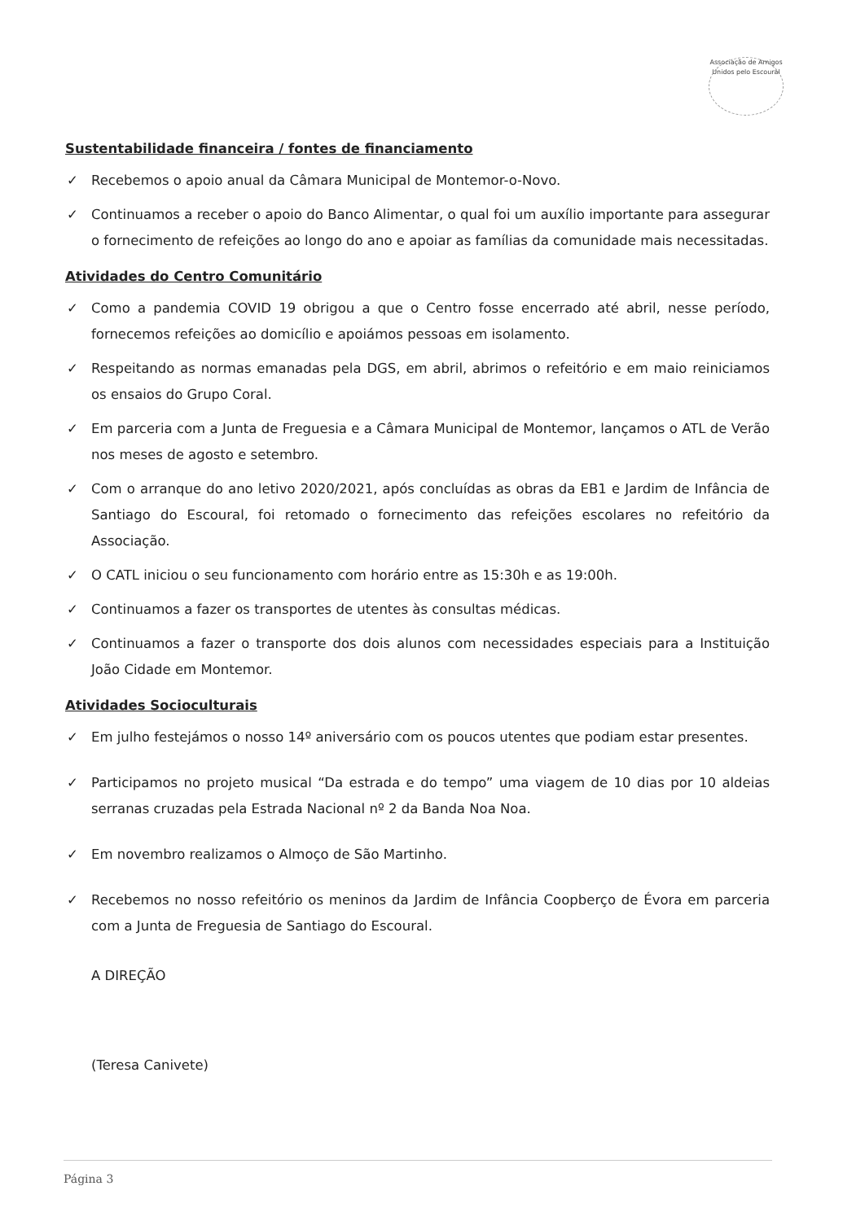Associação de Amigos Unidos pelo Escoural
Sustentabilidade financeira / fontes de financiamento
✓ Recebemos o apoio anual da Câmara Municipal de Montemor-o-Novo.
✓ Continuamos a receber o apoio do Banco Alimentar, o qual foi um auxílio importante para assegurar o fornecimento de refeições ao longo do ano e apoiar as famílias da comunidade mais necessitadas.
Atividades do Centro Comunitário
✓ Como a pandemia COVID 19 obrigou a que o Centro fosse encerrado até abril, nesse período, fornecemos refeições ao domicílio e apoiámos pessoas em isolamento.
✓ Respeitando as normas emanadas pela DGS, em abril, abrimos o refeitório e em maio reiniciamos os ensaios do Grupo Coral.
✓ Em parceria com a Junta de Freguesia e a Câmara Municipal de Montemor, lançamos o ATL de Verão nos meses de agosto e setembro.
✓ Com o arranque do ano letivo 2020/2021, após concluídas as obras da EB1 e Jardim de Infância de Santiago do Escoural, foi retomado o fornecimento das refeições escolares no refeitório da Associação.
✓ O CATL iniciou o seu funcionamento com horário entre as 15:30h e as 19:00h.
✓ Continuamos a fazer os transportes de utentes às consultas médicas.
✓ Continuamos a fazer o transporte dos dois alunos com necessidades especiais para a Instituição João Cidade em Montemor.
Atividades Socioculturais
✓ Em julho festejámos o nosso 14º aniversário com os poucos utentes que podiam estar presentes.
✓ Participamos no projeto musical “Da estrada e do tempo” uma viagem de 10 dias por 10 aldeias serranas cruzadas pela Estrada Nacional nº 2 da Banda Noa Noa.
✓ Em novembro realizamos o Almoço de São Martinho.
✓ Recebemos no nosso refeitório os meninos da Jardim de Infância Coopberço de Évora em parceria com a Junta de Freguesia de Santiago do Escoural.
A DIREÇÃO
(Teresa Canivete)
Página 3